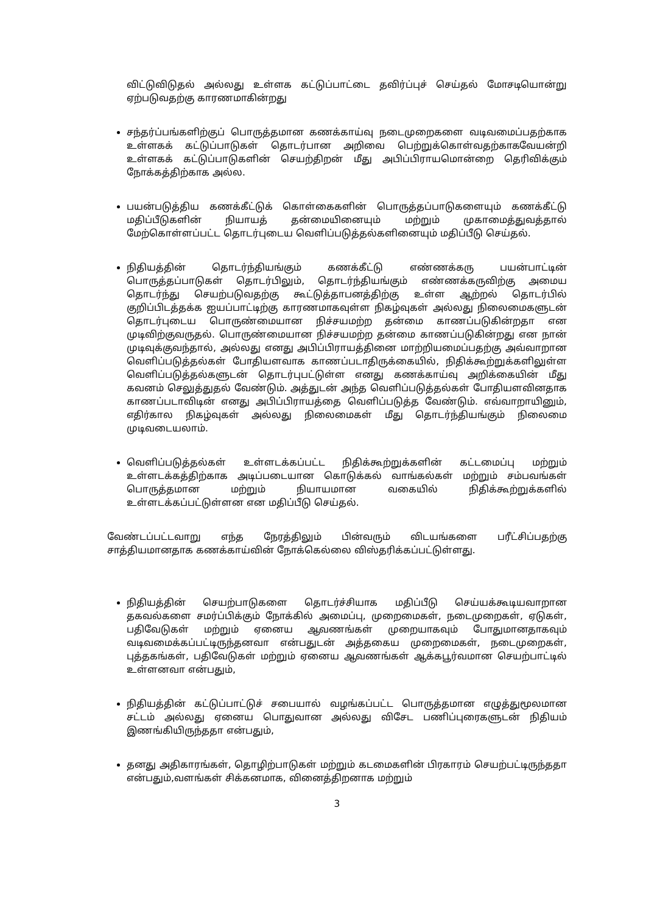விட்டுவிடுதல் அல்லது உள்ளக கட்டுப்பாட்டை தவிர்ப்புச் செய்தல் மோசடியொன்று ஏற்படுவதற்கு காரணமாகின்றது
சந்தர்ப்பங்களிற்குப் பொருத்தமான கணக்காய்வு நடைமுறைகளை வடிவமைப்பதற்காக உள்ளகக் கட்டுப்பாடுகள் தொடர்பான அறிவை பெற்றுக்கொள்வதற்காகவேயன்றி உள்ளகக் கட்டுப்பாடுகளின் செயற்திறன் மீது அபிப்பிராயமொன்றை தெரிவிக்கும் நோக்கத்திற்காக அல்ல.
பயன்படுத்திய கணக்கீட்டுக் கொள்கைகளின் பொருத்தப்பாடுகளையும் கணக்கீட்டு மதிப்பீடுகளின் நியாயத் தன்மையினையும் மற்றும் முகாமைத்துவத்தால் மேற்கொள்ளப்பட்ட தொடர்புடைய வெளிப்படுத்தல்களினையும் மதிப்பீடு செய்தல்.
நிதியத்தின் தொடர்ந்தியங்கும் கணக்கீட்டு எண்ணக்கரு பயன்பாட்டின் பொருத்தப்பாடுகள் தொடர்பிலும், தொடர்ந்தியங்கும் எண்ணக்கருவிற்கு அமைய தொடர்ந்து செயற்படுவதற்கு கூட்டுத்தாபனத்திற்கு உள்ள ஆற்றல் தொடர்பில் குறிப்பிடத்தக்க ஐயப்பாட்டிற்கு காரணமாகவுள்ள நிகழ்வுகள் அல்லது நிலைமைகளுடன் தொடர்புடைய பொருண்மையான நிச்சயமற்ற தன்மை காணப்படுகின்றதா என முடிவிற்குவருதல். பொருண்மையான நிச்சயமற்ற தன்மை காணப்படுகின்றது என நான் முடிவுக்குவந்தால், அல்லது எனது அபிப்பிராயத்தினை மாற்றியமைப்பதற்கு அவ்வாறான வெளிப்படுத்தல்கள் போதியளவாக காணப்படாதிருக்கையில், நிதிக்கூற்றுக்களிலுள்ள வெளிப்படுத்தல்களுடன் தொடர்புபட்டுள்ள எனது கணக்காய்வு அறிக்கையின் மீது கவனம் செலுத்துதல் வேண்டும். அத்துடன் அந்த வெளிப்படுத்தல்கள் போதியளவினதாக காணப்படாவிடின் எனது அபிப்பிராயத்தை வெளிப்படுத்த வேண்டும். எவ்வாறாயினும், எதிர்கால நிகழ்வுகள் அல்லது நிலைமைகள் மீது தொடர்ந்தியங்கும் நிலைமை முடிவடையலாம்.
வெளிப்படுத்தல்கள் உள்ளடக்கப்பட்ட நிதிக்கூற்றுக்களின் கட்டமைப்பு மற்றும் உள்ளடக்கத்திற்காக அடிப்படையான கொடுக்கல் வாங்கல்கள் மற்றும் சம்பவங்கள் பொருத்தமான மற்றும் நியாயமான வகையில் நிதிக்கூற்றுக்களில் உள்ளடக்கப்பட்டுள்ளன என மதிப்பீடு செய்தல்.
வேண்டப்பட்டவாறு எந்த நேரத்திலும் பின்வரும் விடயங்களை பரீட்சிப்பதற்கு சாத்தியமானதாக கணக்காய்வின் நோக்கெல்லை விஸ்தரிக்கப்பட்டுள்ளது.
நிதியத்தின் செயற்பாடுகளை தொடர்ச்சியாக மதிப்பீடு செய்யக்கூடியவாறான தகவல்களை சமர்ப்பிக்கும் நோக்கில் அமைப்பு, முறைமைகள், நடைமுறைகள், ஏடுகள், பதிவேடுகள் மற்றும் ஏனைய ஆவணங்கள் முறையாகவும் போதுமானதாகவும் வடிவமைக்கப்பட்டிருந்தனவா என்பதுடன் அத்தகைய முறைமைகள், நடைமுறைகள், புத்தகங்கள், பதிவேடுகள் மற்றும் ஏனைய ஆவணங்கள் ஆக்கபூர்வமான செயற்பாட்டில் உள்ளனவா என்பதும்,
நிதியத்தின் கட்டுப்பாட்டுச் சபையால் வழங்கப்பட்ட பொருத்தமான எழுத்துமூலமான சட்டம் அல்லது ஏனைய பொதுவான அல்லது விசேட பணிப்புரைகளுடன் நிதியம் இணங்கியிருந்ததா என்பதும்,
தனது அதிகாரங்கள், தொழிற்பாடுகள் மற்றும் கடமைகளின் பிரகாரம் செயற்பட்டிருந்ததா என்பதும்,வளங்கள் சிக்கனமாக, வினைத்திறனாக மற்றும்
3